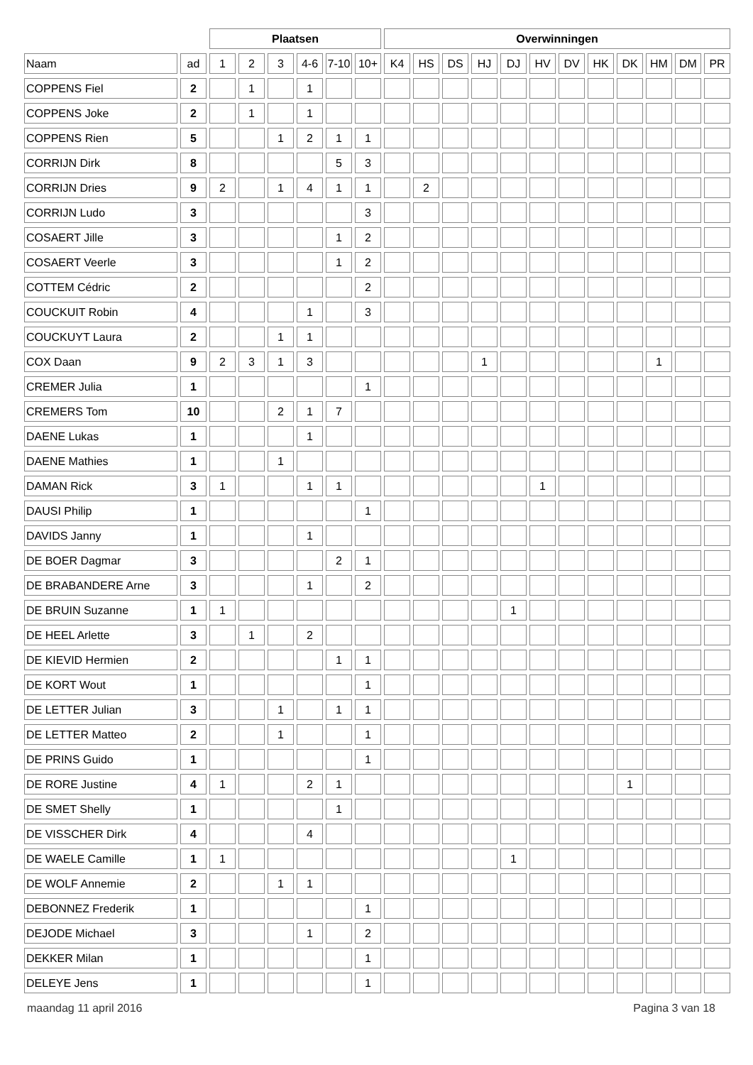| | | Plaatsen | | | | | | Overwinningen | | | | | | | | | | | |
| --- | --- | --- | --- | --- | --- | --- | --- | --- | --- | --- | --- | --- | --- | --- | --- | --- | --- | --- | --- |
| Naam | ad | 1 | 2 | 3 | 4-6 | 7-10 | 10+ | K4 | HS | DS | HJ | DJ | HV | DV | HK | DK | HM | DM | PR |
| COPPENS Fiel | 2 | | 1 | | 1 | | | | | | | | | | | | | | |
| COPPENS Joke | 2 | | 1 | | 1 | | | | | | | | | | | | | | |
| COPPENS Rien | 5 | | | 1 | 2 | 1 | 1 | | | | | | | | | | | | |
| CORRIJN Dirk | 8 | | | | | 5 | 3 | | | | | | | | | | | | |
| CORRIJN Dries | 9 | 2 | | 1 | 4 | 1 | 1 | | 2 | | | | | | | | | | |
| CORRIJN Ludo | 3 | | | | | | 3 | | | | | | | | | | | | |
| COSAERT Jille | 3 | | | | | 1 | 2 | | | | | | | | | | | | |
| COSAERT Veerle | 3 | | | | | 1 | 2 | | | | | | | | | | | | |
| COTTEM Cédric | 2 | | | | | | 2 | | | | | | | | | | | | |
| COUCKUIT Robin | 4 | | | | 1 | | 3 | | | | | | | | | | | | |
| COUCKUYT Laura | 2 | | | 1 | 1 | | | | | | | | | | | | | | |
| COX Daan | 9 | 2 | 3 | 1 | 3 | | | | | | 1 | | | | | | 1 | | |
| CREMER Julia | 1 | | | | | | 1 | | | | | | | | | | | | |
| CREMERS Tom | 10 | | | 2 | 1 | 7 | | | | | | | | | | | | | |
| DAENE Lukas | 1 | | | | 1 | | | | | | | | | | | | | | |
| DAENE Mathies | 1 | | | 1 | | | | | | | | | | | | | | | |
| DAMAN Rick | 3 | 1 | | | 1 | 1 | | | | | | | 1 | | | | | | |
| DAUSI Philip | 1 | | | | | | 1 | | | | | | | | | | | | |
| DAVIDS Janny | 1 | | | | 1 | | | | | | | | | | | | | | |
| DE BOER Dagmar | 3 | | | | | 2 | 1 | | | | | | | | | | | | |
| DE BRABANDERE Arne | 3 | | | | 1 | | 2 | | | | | | | | | | | | |
| DE BRUIN Suzanne | 1 | 1 | | | | | | | | | | 1 | | | | | | | |
| DE HEEL Arlette | 3 | | 1 | | 2 | | | | | | | | | | | | | | |
| DE KIEVID Hermien | 2 | | | | | 1 | 1 | | | | | | | | | | | | |
| DE KORT Wout | 1 | | | | | | 1 | | | | | | | | | | | | |
| DE LETTER Julian | 3 | | | 1 | | 1 | 1 | | | | | | | | | | | | |
| DE LETTER Matteo | 2 | | | 1 | | | 1 | | | | | | | | | | | | |
| DE PRINS Guido | 1 | | | | | | 1 | | | | | | | | | | | | |
| DE RORE Justine | 4 | 1 | | | 2 | 1 | | | | | | | | | | 1 | | | |
| DE SMET Shelly | 1 | | | | | 1 | | | | | | | | | | | | | |
| DE VISSCHER Dirk | 4 | | | | 4 | | | | | | | | | | | | | | |
| DE WAELE Camille | 1 | 1 | | | | | | | | | | 1 | | | | | | | |
| DE WOLF Annemie | 2 | | | 1 | 1 | | | | | | | | | | | | | | |
| DEBONNEZ Frederik | 1 | | | | | | 1 | | | | | | | | | | | | |
| DEJODE Michael | 3 | | | | 1 | | 2 | | | | | | | | | | | | |
| DEKKER Milan | 1 | | | | | | 1 | | | | | | | | | | | | |
| DELEYE Jens | 1 | | | | | | 1 | | | | | | | | | | | | |
maandag 11 april 2016 Pagina 3 van 18